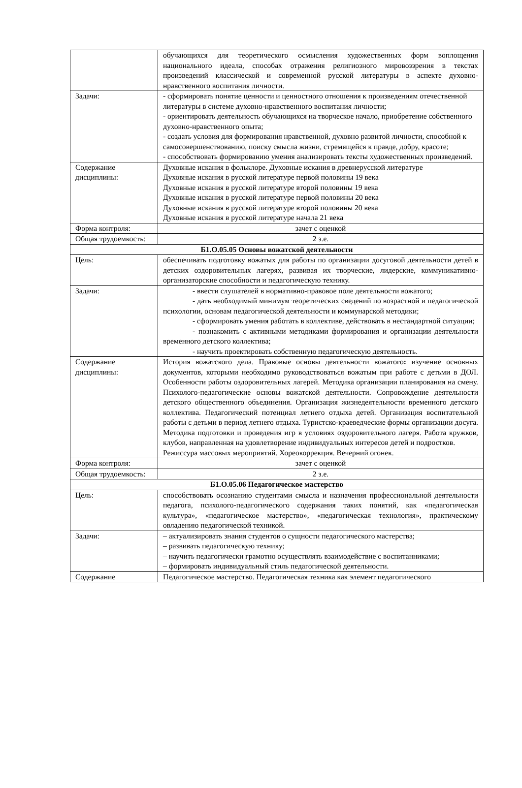| | обучающихся для теоретического осмысления художественных форм воплощения национального идеала, способах отражения религиозного мировоззрения в текстах произведений классической и современной русской литературы в аспекте духовно-нравственного воспитания личности. |
| Задачи: | - сформировать понятие ценности и ценностного отношения к произведениям отечественной литературы в системе духовно-нравственного воспитания личности; - ориентировать деятельность обучающихся на творческое начало, приобретение собственного духовно-нравственного опыта; - создать условия для формирования нравственной, духовно развитой личности, способной к самосовершенствованию, поиску смысла жизни, стремящейся к правде, добру, красоте; - способствовать формированию умения анализировать тексты художественных произведений. |
| Содержание дисциплины: | Духовные искания в фольклоре. Духовные искания в древнерусской литературе Духовные искания в русской литературе первой половины 19 века Духовные искания в русской литературе второй половины 19 века Духовные искания в русской литературе первой половины 20 века Духовные искания в русской литературе второй половины 20 века Духовные искания в русской литературе начала 21 века |
| Форма контроля: | зачет с оценкой |
| Общая трудоемкость: | 2 з.е. |
| Б1.О.05.05 Основы вожатской деятельности | |
| Цель: | обеспечивать подготовку вожатых для работы по организации досуговой деятельности детей в детских оздоровительных лагерях, развивая их творческие, лидерские, коммуникативно-организаторские способности и педагогическую технику. |
| Задачи: | - ввести слушателей в нормативно-правовое поле деятельности вожатого; - дать необходимый минимум теоретических сведений по возрастной и педагогической психологии, основам педагогической деятельности и коммунарской методики; - сформировать умения работать в коллективе, действовать в нестандартной ситуации; - познакомить с активными методиками формирования и организации деятельности временного детского коллектива; - научить проектировать собственную педагогическую деятельность. |
| Содержание дисциплины: | История вожатского дела. Правовые основы деятельности вожатого : изучение основных документов, которыми необходимо руководствоваться вожатым при работе с детьми в ДОЛ. Особенности работы оздоровительных лагерей. Методика организации планирования на смену. Психолого-педагогические основы вожатской деятельности. Сопровождение деятельности детского общественного объединения. Организация жизнедеятельности временного детского коллектива. Педагогический потенциал летнего отдыха детей. Организация воспитательной работы с детьми в период летнего отдыха. Туристско-краеведческие формы организации досуга. Методика подготовки и проведения игр в условиях оздоровительного лагеря. Работа кружков, клубов, направленная на удовлетворение индивидуальных интересов детей и подростков. Режиссура массовых мероприятий. Хореокоррекция. Вечерний огонек. |
| Форма контроля: | зачет с оценкой |
| Общая трудоемкость: | 2 з.е. |
| Б1.О.05.06 Педагогическое мастерство | |
| Цель: | способствовать осознанию студентами смысла и назначения профессиональной деятельности педагога, психолого-педагогического содержания таких понятий, как «педагогическая культура», «педагогическое мастерство», «педагогическая технология», практическому овладению педагогической техникой. |
| Задачи: | – актуализировать знания студентов о сущности педагогического мастерства; – развивать педагогическую технику; – научить педагогически грамотно осуществлять взаимодействие с воспитанниками; – формировать индивидуальный стиль педагогической деятельности. |
| Содержание | Педагогическое мастерство. Педагогическая техника как элемент педагогического |